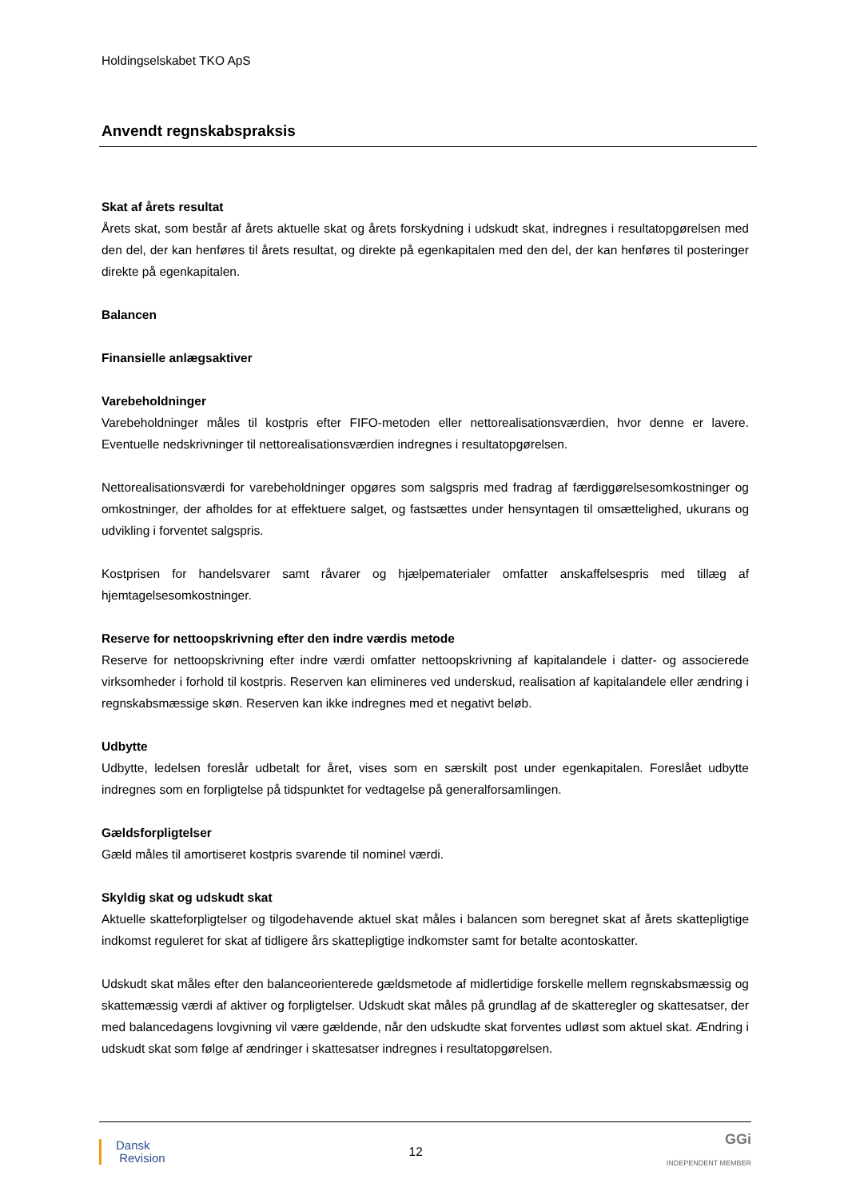Holdingselskabet TKO ApS
Anvendt regnskabspraksis
Skat af årets resultat
Årets skat, som består af årets aktuelle skat og årets forskydning i udskudt skat, indregnes i resultatopgørelsen med den del, der kan henføres til årets resultat, og direkte på egenkapitalen med den del, der kan henføres til posteringer direkte på egenkapitalen.
Balancen
Finansielle anlægsaktiver
Varebeholdninger
Varebeholdninger måles til kostpris efter FIFO-metoden eller nettorealisationsværdien, hvor denne er lavere. Eventuelle nedskrivninger til nettorealisationsværdien indregnes i resultatopgørelsen.
Nettorealisationsværdi for varebeholdninger opgøres som salgspris med fradrag af færdiggørelsesomkostninger og omkostninger, der afholdes for at effektuere salget, og fastsættes under hensyntagen til omsættelighed, ukurans og udvikling i forventet salgspris.
Kostprisen for handelsvarer samt råvarer og hjælpematerialer omfatter anskaffelsespris med tillæg af hjemtagelsesomkostninger.
Reserve for nettoopskrivning efter den indre værdis metode
Reserve for nettoopskrivning efter indre værdi omfatter nettoopskrivning af kapitalandele i datter- og associerede virksomheder i forhold til kostpris. Reserven kan elimineres ved underskud, realisation af kapitalandele eller ændring i regnskabsmæssige skøn. Reserven kan ikke indregnes med et negativt beløb.
Udbytte
Udbytte, ledelsen foreslår udbetalt for året, vises som en særskilt post under egenkapitalen. Foreslået udbytte indregnes som en forpligtelse på tidspunktet for vedtagelse på generalforsamlingen.
Gældsforpligtelser
Gæld måles til amortiseret kostpris svarende til nominel værdi.
Skyldig skat og udskudt skat
Aktuelle skatteforpligtelser og tilgodehavende aktuel skat måles i balancen som beregnet skat af årets skattepligtige indkomst reguleret for skat af tidligere års skattepligtige indkomster samt for betalte acontoskatter.
Udskudt skat måles efter den balanceorienterede gældsmetode af midlertidige forskelle mellem regnskabsmæssig og skattemæssig værdi af aktiver og forpligtelser. Udskudt skat måles på grundlag af de skatteregler og skattesatser, der med balancedagens lovgivning vil være gældende, når den udskudte skat forventes udløst som aktuel skat. Ændring i udskudt skat som følge af ændringer i skattesatser indregnes i resultatopgørelsen.
Dansk
Revision
12
GGi
INDEPENDENT MEMBER